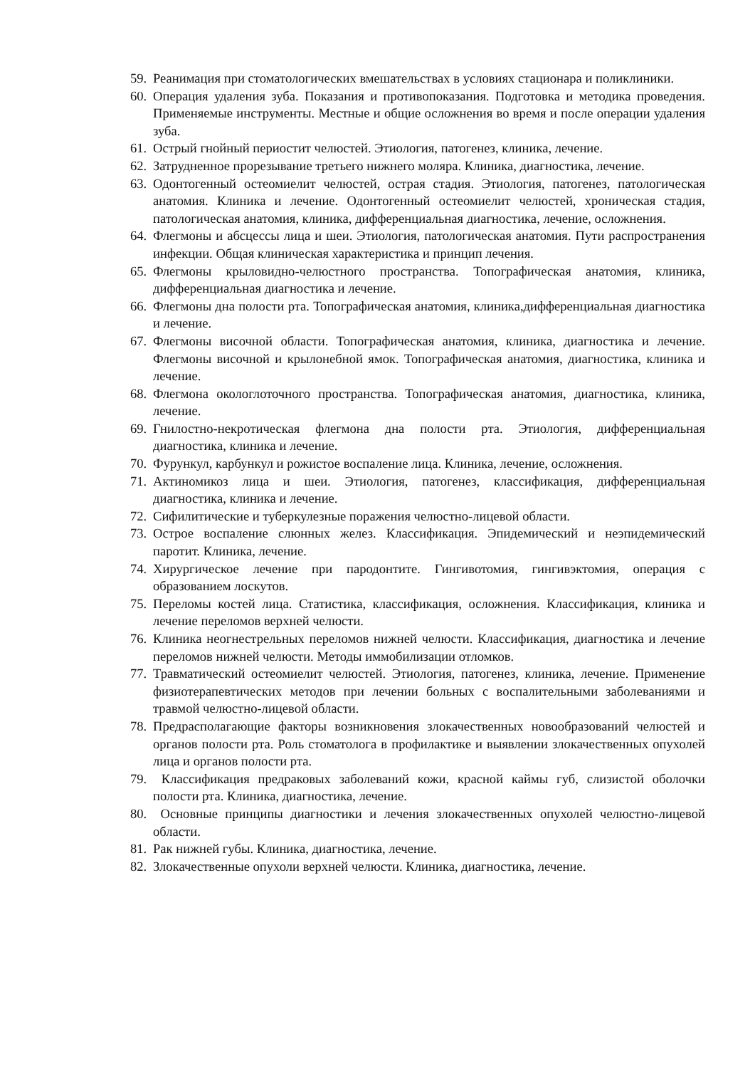59. Реанимация при стоматологических вмешательствах в условиях стационара и поликлиники.
60. Операция удаления зуба. Показания и противопоказания. Подготовка и методика проведения. Применяемые инструменты. Местные и общие осложнения во время и после операции удаления зуба.
61. Острый гнойный периостит челюстей. Этиология, патогенез, клиника, лечение.
62. Затрудненное прорезывание третьего нижнего моляра. Клиника, диагностика, лечение.
63. Одонтогенный остеомиелит челюстей, острая стадия. Этиология, патогенез, патологическая анатомия. Клиника и лечение. Одонтогенный остеомиелит челюстей, хроническая стадия, патологическая анатомия, клиника, дифференциальная диагностика, лечение, осложнения.
64. Флегмоны и абсцессы лица и шеи. Этиология, патологическая анатомия. Пути распространения инфекции. Общая клиническая характеристика и принцип лечения.
65. Флегмоны крыловидно-челюстного пространства. Топографическая анатомия, клиника, дифференциальная диагностика и лечение.
66. Флегмоны дна полости рта. Топографическая анатомия, клиника,дифференциальная диагностика и лечение.
67. Флегмоны височной области. Топографическая анатомия, клиника, диагностика и лечение. Флегмоны височной и крылонебной ямок. Топографическая анатомия, диагностика, клиника и лечение.
68. Флегмона окологлоточного пространства. Топографическая анатомия, диагностика, клиника, лечение.
69. Гнилостно-некротическая флегмона дна полости рта. Этиология, дифференциальная диагностика, клиника и лечение.
70. Фурункул, карбункул и рожистое воспаление лица. Клиника, лечение, осложнения.
71. Актиномикоз лица и шеи. Этиология, патогенез, классификация, дифференциальная диагностика, клиника и лечение.
72. Сифилитические и туберкулезные поражения челюстно-лицевой области.
73. Острое воспаление слюнных желез. Классификация. Эпидемический и неэпидемический паротит. Клиника, лечение.
74. Хирургическое лечение при пародонтите. Гингивотомия, гингивэктомия, операция с образованием лоскутов.
75. Переломы костей лица. Статистика, классификация, осложнения. Классификация, клиника и лечение переломов верхней челюсти.
76. Клиника неогнестрельных переломов нижней челюсти. Классификация, диагностика и лечение переломов нижней челюсти. Методы иммобилизации отломков.
77. Травматический остеомиелит челюстей. Этиология, патогенез, клиника, лечение. Применение физиотерапевтических методов при лечении больных с воспалительными заболеваниями и травмой челюстно-лицевой области.
78. Предрасполагающие факторы возникновения злокачественных новообразований челюстей и органов полости рта. Роль стоматолога в профилактике и выявлении злокачественных опухолей лица и органов полости рта.
79. Классификация предраковых заболеваний кожи, красной каймы губ, слизистой оболочки полости рта. Клиника, диагностика, лечение.
80. Основные принципы диагностики и лечения злокачественных опухолей челюстно-лицевой области.
81. Рак нижней губы. Клиника, диагностика, лечение.
82. Злокачественные опухоли верхней челюсти. Клиника, диагностика, лечение.